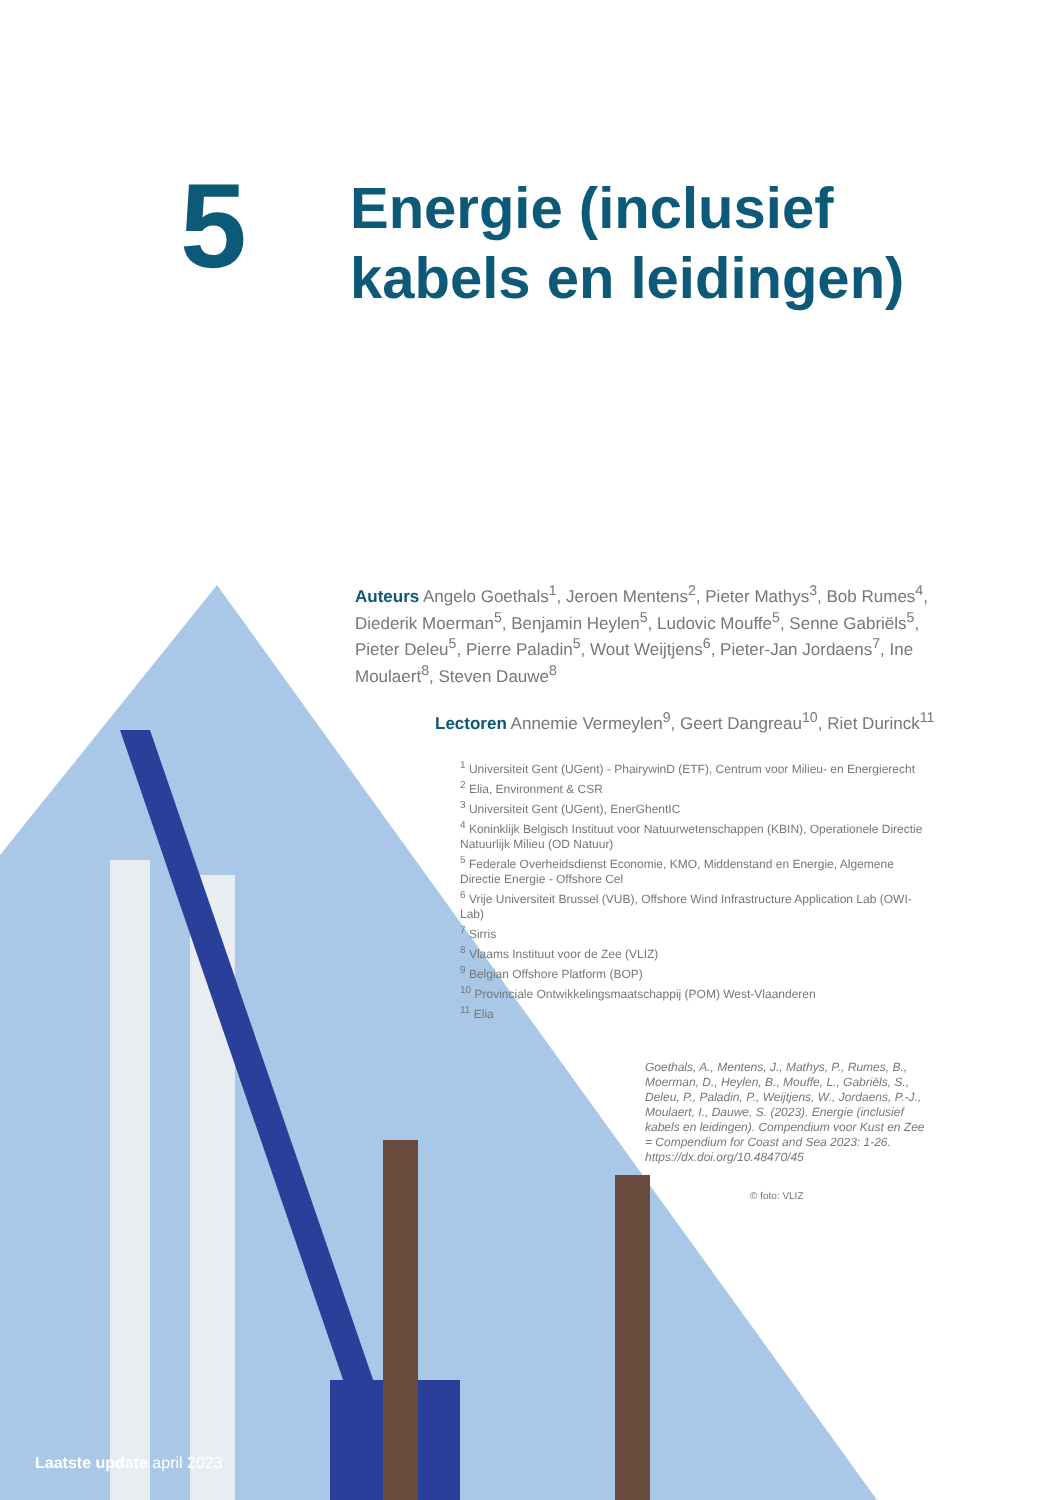5
Energie (inclusief
kabels en leidingen)
Auteurs Angelo Goethals<sup>1</sup>, Jeroen Mentens<sup>2</sup>, Pieter Mathys<sup>3</sup>, Bob Rumes<sup>4</sup>, Diederik Moerman<sup>5</sup>, Benjamin Heylen<sup>5</sup>, Ludovic Mouffe<sup>5</sup>, Senne Gabriëls<sup>5</sup>, Pieter Deleu<sup>5</sup>, Pierre Paladin<sup>5</sup>, Wout Weijtjens<sup>6</sup>, Pieter-Jan Jordaens<sup>7</sup>, Ine Moulaert<sup>8</sup>, Steven Dauwe<sup>8</sup>
Lectoren Annemie Vermeylen<sup>9</sup>, Geert Dangreau<sup>10</sup>, Riet Durinck<sup>11</sup>
<sup>1</sup> Universiteit Gent (UGent) - PhairywinD (ETF), Centrum voor Milieu- en Energierecht
<sup>2</sup> Elia, Environment & CSR
<sup>3</sup> Universiteit Gent (UGent), EnerGhentIC
<sup>4</sup> Koninklijk Belgisch Instituut voor Natuurwetenschappen (KBIN), Operationele Directie Natuurlijk Milieu (OD Natuur)
<sup>5</sup> Federale Overheidsdienst Economie, KMO, Middenstand en Energie, Algemene Directie Energie - Offshore Cel
<sup>6</sup> Vrije Universiteit Brussel (VUB), Offshore Wind Infrastructure Application Lab (OWI-Lab)
<sup>7</sup> Sirris
<sup>8</sup> Vlaams Instituut voor de Zee (VLIZ)
<sup>9</sup> Belgian Offshore Platform (BOP)
<sup>10</sup> Provinciale Ontwikkelingsmaatschappij (POM) West-Vlaanderen
<sup>11</sup> Elia
Goethals, A., Mentens, J., Mathys, P., Rumes, B., Moerman, D., Heylen, B., Mouffe, L., Gabriëls, S., Deleu, P., Paladin, P., Weijtjens, W., Jordaens, P.-J., Moulaert, I., Dauwe, S. (2023). Energie (inclusief kabels en leidingen). Compendium voor Kust en Zee = Compendium for Coast and Sea 2023: 1-26. https://dx.doi.org/10.48470/45
© foto: VLIZ
Laatste update april 2023